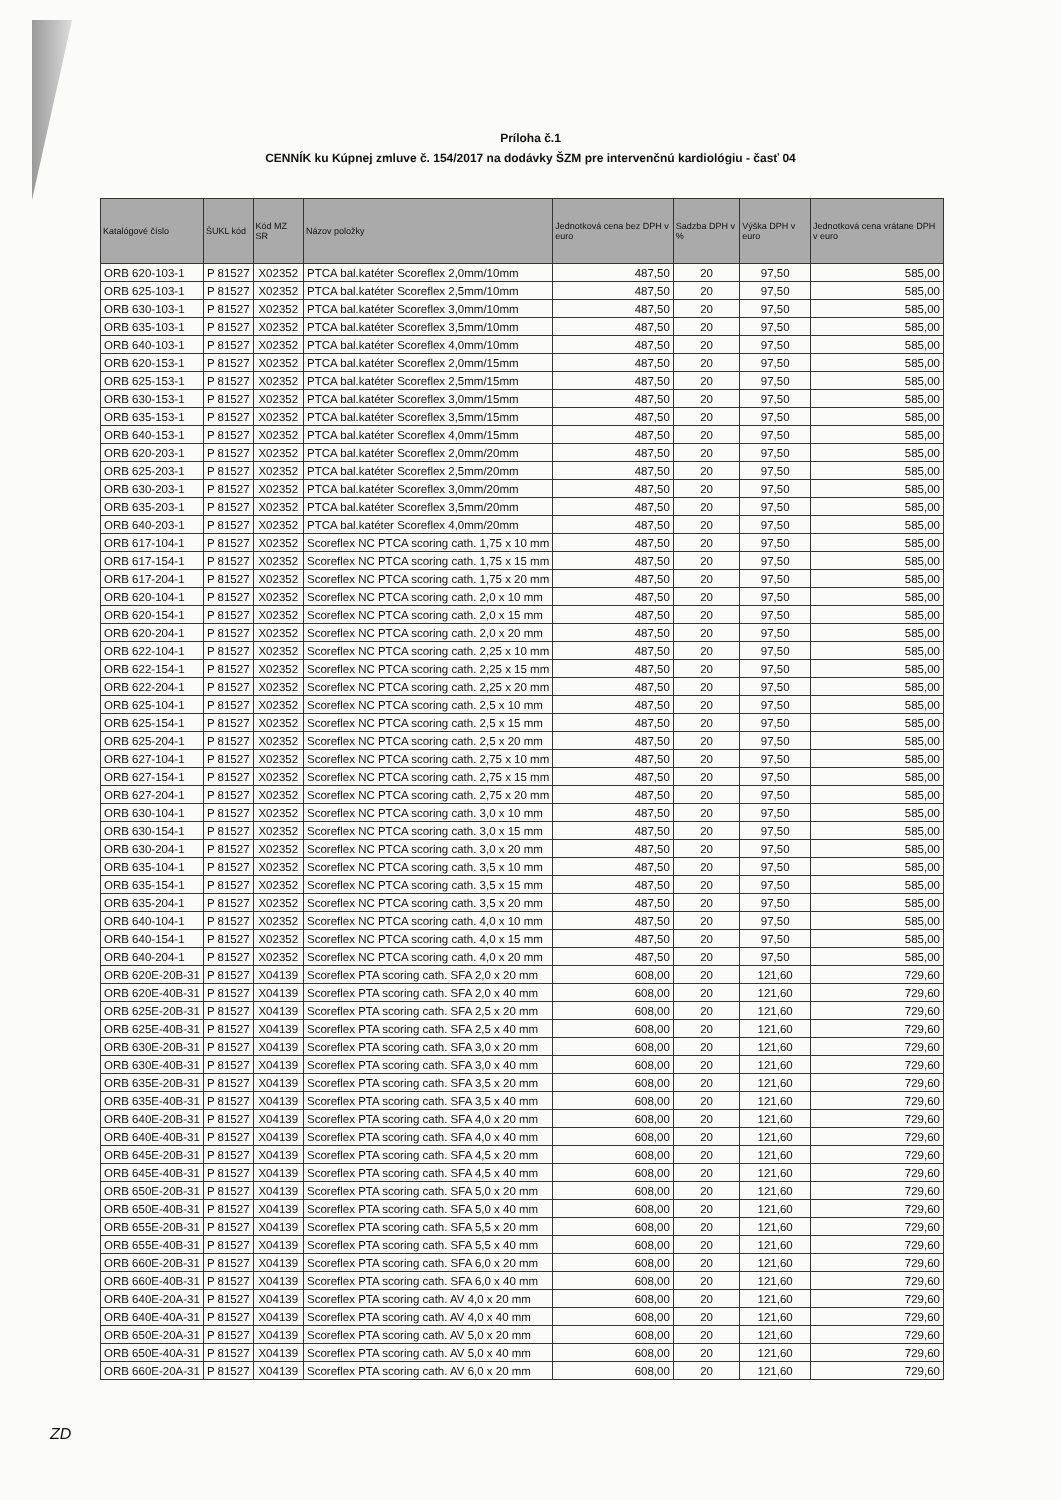Príloha č.1
CENNÍK ku Kúpnej zmluve č. 154/2017 na dodávky ŠZM pre intervenčnú kardiológiu - časť 04
| Katalógové číslo | ŠUKL kód | Kód MZ SR | Názov položky | Jednotková cena bez DPH v euro | Sadzba DPH v % | Výška DPH v euro | Jednotková cena vrátane DPH v euro |
| --- | --- | --- | --- | --- | --- | --- | --- |
| ORB 620-103-1 | P 81527 | X02352 | PTCA bal.katéter Scoreflex 2,0mm/10mm | 487,50 | 20 | 97,50 | 585,00 |
| ORB 625-103-1 | P 81527 | X02352 | PTCA bal.katéter Scoreflex 2,5mm/10mm | 487,50 | 20 | 97,50 | 585,00 |
| ORB 630-103-1 | P 81527 | X02352 | PTCA bal.katéter Scoreflex 3,0mm/10mm | 487,50 | 20 | 97,50 | 585,00 |
| ORB 635-103-1 | P 81527 | X02352 | PTCA bal.katéter Scoreflex 3,5mm/10mm | 487,50 | 20 | 97,50 | 585,00 |
| ORB 640-103-1 | P 81527 | X02352 | PTCA bal.katéter Scoreflex 4,0mm/10mm | 487,50 | 20 | 97,50 | 585,00 |
| ORB 620-153-1 | P 81527 | X02352 | PTCA bal.katéter Scoreflex 2,0mm/15mm | 487,50 | 20 | 97,50 | 585,00 |
| ORB 625-153-1 | P 81527 | X02352 | PTCA bal.katéter Scoreflex 2,5mm/15mm | 487,50 | 20 | 97,50 | 585,00 |
| ORB 630-153-1 | P 81527 | X02352 | PTCA bal.katéter Scoreflex 3,0mm/15mm | 487,50 | 20 | 97,50 | 585,00 |
| ORB 635-153-1 | P 81527 | X02352 | PTCA bal.katéter Scoreflex 3,5mm/15mm | 487,50 | 20 | 97,50 | 585,00 |
| ORB 640-153-1 | P 81527 | X02352 | PTCA bal.katéter Scoreflex 4,0mm/15mm | 487,50 | 20 | 97,50 | 585,00 |
| ORB 620-203-1 | P 81527 | X02352 | PTCA bal.katéter Scoreflex 2,0mm/20mm | 487,50 | 20 | 97,50 | 585,00 |
| ORB 625-203-1 | P 81527 | X02352 | PTCA bal.katéter Scoreflex 2,5mm/20mm | 487,50 | 20 | 97,50 | 585,00 |
| ORB 630-203-1 | P 81527 | X02352 | PTCA bal.katéter Scoreflex 3,0mm/20mm | 487,50 | 20 | 97,50 | 585,00 |
| ORB 635-203-1 | P 81527 | X02352 | PTCA bal.katéter Scoreflex 3,5mm/20mm | 487,50 | 20 | 97,50 | 585,00 |
| ORB 640-203-1 | P 81527 | X02352 | PTCA bal.katéter Scoreflex 4,0mm/20mm | 487,50 | 20 | 97,50 | 585,00 |
| ORB 617-104-1 | P 81527 | X02352 | Scoreflex NC PTCA scoring cath. 1,75 x 10 mm | 487,50 | 20 | 97,50 | 585,00 |
| ORB 617-154-1 | P 81527 | X02352 | Scoreflex NC PTCA scoring cath. 1,75 x 15 mm | 487,50 | 20 | 97,50 | 585,00 |
| ORB 617-204-1 | P 81527 | X02352 | Scoreflex NC PTCA scoring cath. 1,75 x 20 mm | 487,50 | 20 | 97,50 | 585,00 |
| ORB 620-104-1 | P 81527 | X02352 | Scoreflex NC PTCA scoring cath. 2,0 x 10 mm | 487,50 | 20 | 97,50 | 585,00 |
| ORB 620-154-1 | P 81527 | X02352 | Scoreflex NC PTCA scoring cath. 2,0 x 15 mm | 487,50 | 20 | 97,50 | 585,00 |
| ORB 620-204-1 | P 81527 | X02352 | Scoreflex NC PTCA scoring cath. 2,0 x 20 mm | 487,50 | 20 | 97,50 | 585,00 |
| ORB 622-104-1 | P 81527 | X02352 | Scoreflex NC PTCA scoring cath. 2,25 x 10 mm | 487,50 | 20 | 97,50 | 585,00 |
| ORB 622-154-1 | P 81527 | X02352 | Scoreflex NC PTCA scoring cath. 2,25 x 15 mm | 487,50 | 20 | 97,50 | 585,00 |
| ORB 622-204-1 | P 81527 | X02352 | Scoreflex NC PTCA scoring cath. 2,25 x 20 mm | 487,50 | 20 | 97,50 | 585,00 |
| ORB 625-104-1 | P 81527 | X02352 | Scoreflex NC PTCA scoring cath. 2,5 x 10 mm | 487,50 | 20 | 97,50 | 585,00 |
| ORB 625-154-1 | P 81527 | X02352 | Scoreflex NC PTCA scoring cath. 2,5 x 15 mm | 487,50 | 20 | 97,50 | 585,00 |
| ORB 625-204-1 | P 81527 | X02352 | Scoreflex NC PTCA scoring cath. 2,5 x 20 mm | 487,50 | 20 | 97,50 | 585,00 |
| ORB 627-104-1 | P 81527 | X02352 | Scoreflex NC PTCA scoring cath. 2,75 x 10 mm | 487,50 | 20 | 97,50 | 585,00 |
| ORB 627-154-1 | P 81527 | X02352 | Scoreflex NC PTCA scoring cath. 2,75 x 15 mm | 487,50 | 20 | 97,50 | 585,00 |
| ORB 627-204-1 | P 81527 | X02352 | Scoreflex NC PTCA scoring cath. 2,75 x 20 mm | 487,50 | 20 | 97,50 | 585,00 |
| ORB 630-104-1 | P 81527 | X02352 | Scoreflex NC PTCA scoring cath. 3,0 x 10 mm | 487,50 | 20 | 97,50 | 585,00 |
| ORB 630-154-1 | P 81527 | X02352 | Scoreflex NC PTCA scoring cath. 3,0 x 15 mm | 487,50 | 20 | 97,50 | 585,00 |
| ORB 630-204-1 | P 81527 | X02352 | Scoreflex NC PTCA scoring cath. 3,0 x 20 mm | 487,50 | 20 | 97,50 | 585,00 |
| ORB 635-104-1 | P 81527 | X02352 | Scoreflex NC PTCA scoring cath. 3,5 x 10 mm | 487,50 | 20 | 97,50 | 585,00 |
| ORB 635-154-1 | P 81527 | X02352 | Scoreflex NC PTCA scoring cath. 3,5 x 15 mm | 487,50 | 20 | 97,50 | 585,00 |
| ORB 635-204-1 | P 81527 | X02352 | Scoreflex NC PTCA scoring cath. 3,5 x 20 mm | 487,50 | 20 | 97,50 | 585,00 |
| ORB 640-104-1 | P 81527 | X02352 | Scoreflex NC PTCA scoring cath. 4,0 x 10 mm | 487,50 | 20 | 97,50 | 585,00 |
| ORB 640-154-1 | P 81527 | X02352 | Scoreflex NC PTCA scoring cath. 4,0 x 15 mm | 487,50 | 20 | 97,50 | 585,00 |
| ORB 640-204-1 | P 81527 | X02352 | Scoreflex NC PTCA scoring cath. 4,0 x 20 mm | 487,50 | 20 | 97,50 | 585,00 |
| ORB 620E-20B-31 | P 81527 | X04139 | Scoreflex PTA scoring cath. SFA 2,0 x 20 mm | 608,00 | 20 | 121,60 | 729,60 |
| ORB 620E-40B-31 | P 81527 | X04139 | Scoreflex PTA scoring cath. SFA 2,0 x 40 mm | 608,00 | 20 | 121,60 | 729,60 |
| ORB 625E-20B-31 | P 81527 | X04139 | Scoreflex PTA scoring cath. SFA 2,5 x 20 mm | 608,00 | 20 | 121,60 | 729,60 |
| ORB 625E-40B-31 | P 81527 | X04139 | Scoreflex PTA scoring cath. SFA 2,5 x 40 mm | 608,00 | 20 | 121,60 | 729,60 |
| ORB 630E-20B-31 | P 81527 | X04139 | Scoreflex PTA scoring cath. SFA 3,0 x 20 mm | 608,00 | 20 | 121,60 | 729,60 |
| ORB 630E-40B-31 | P 81527 | X04139 | Scoreflex PTA scoring cath. SFA 3,0 x 40 mm | 608,00 | 20 | 121,60 | 729,60 |
| ORB 635E-20B-31 | P 81527 | X04139 | Scoreflex PTA scoring cath. SFA 3,5 x 20 mm | 608,00 | 20 | 121,60 | 729,60 |
| ORB 635E-40B-31 | P 81527 | X04139 | Scoreflex PTA scoring cath. SFA 3,5 x 40 mm | 608,00 | 20 | 121,60 | 729,60 |
| ORB 640E-20B-31 | P 81527 | X04139 | Scoreflex PTA scoring cath. SFA 4,0 x 20 mm | 608,00 | 20 | 121,60 | 729,60 |
| ORB 640E-40B-31 | P 81527 | X04139 | Scoreflex PTA scoring cath. SFA 4,0 x 40 mm | 608,00 | 20 | 121,60 | 729,60 |
| ORB 645E-20B-31 | P 81527 | X04139 | Scoreflex PTA scoring cath. SFA 4,5 x 20 mm | 608,00 | 20 | 121,60 | 729,60 |
| ORB 645E-40B-31 | P 81527 | X04139 | Scoreflex PTA scoring cath. SFA 4,5 x 40 mm | 608,00 | 20 | 121,60 | 729,60 |
| ORB 650E-20B-31 | P 81527 | X04139 | Scoreflex PTA scoring cath. SFA 5,0 x 20 mm | 608,00 | 20 | 121,60 | 729,60 |
| ORB 650E-40B-31 | P 81527 | X04139 | Scoreflex PTA scoring cath. SFA 5,0 x 40 mm | 608,00 | 20 | 121,60 | 729,60 |
| ORB 655E-20B-31 | P 81527 | X04139 | Scoreflex PTA scoring cath. SFA 5,5 x 20 mm | 608,00 | 20 | 121,60 | 729,60 |
| ORB 655E-40B-31 | P 81527 | X04139 | Scoreflex PTA scoring cath. SFA 5,5 x 40 mm | 608,00 | 20 | 121,60 | 729,60 |
| ORB 660E-20B-31 | P 81527 | X04139 | Scoreflex PTA scoring cath. SFA 6,0 x 20 mm | 608,00 | 20 | 121,60 | 729,60 |
| ORB 660E-40B-31 | P 81527 | X04139 | Scoreflex PTA scoring cath. SFA 6,0 x 40 mm | 608,00 | 20 | 121,60 | 729,60 |
| ORB 640E-20A-31 | P 81527 | X04139 | Scoreflex PTA scoring cath. AV 4,0 x 20 mm | 608,00 | 20 | 121,60 | 729,60 |
| ORB 640E-40A-31 | P 81527 | X04139 | Scoreflex PTA scoring cath. AV 4,0 x 40 mm | 608,00 | 20 | 121,60 | 729,60 |
| ORB 650E-20A-31 | P 81527 | X04139 | Scoreflex PTA scoring cath. AV 5,0 x 20 mm | 608,00 | 20 | 121,60 | 729,60 |
| ORB 650E-40A-31 | P 81527 | X04139 | Scoreflex PTA scoring cath. AV 5,0 x 40 mm | 608,00 | 20 | 121,60 | 729,60 |
| ORB 660E-20A-31 | P 81527 | X04139 | Scoreflex PTA scoring cath. AV 6,0 x 20 mm | 608,00 | 20 | 121,60 | 729,60 |
ZD